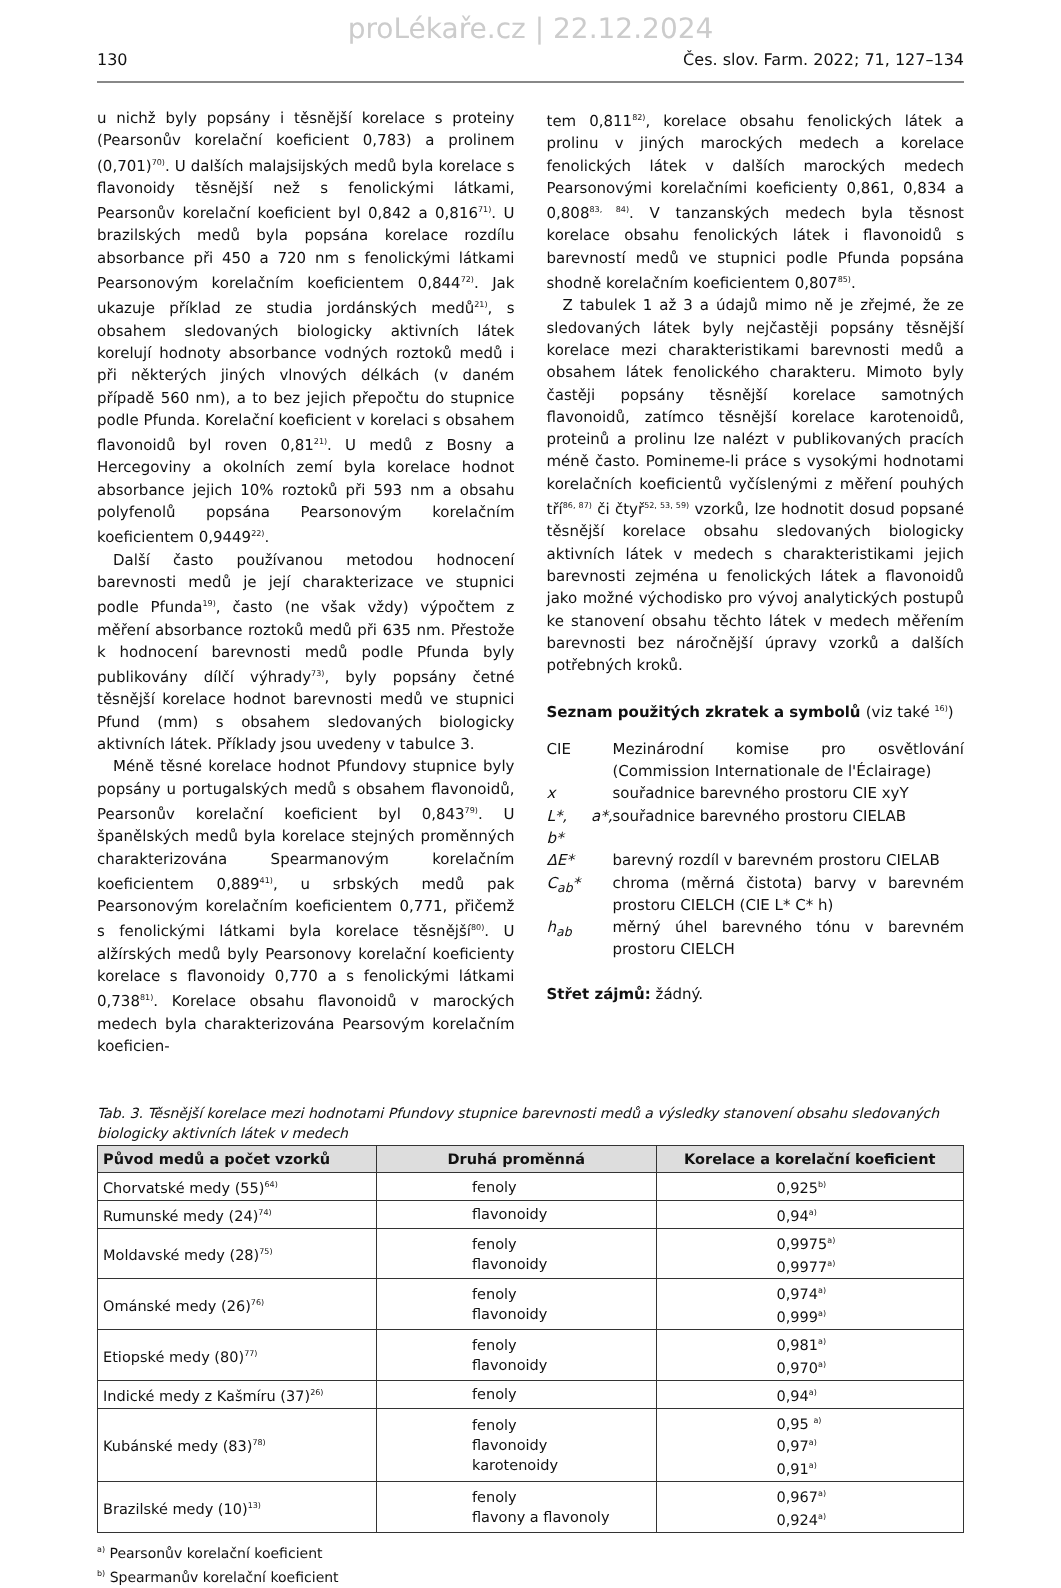proLékaře.cz | 22.12.2024
130 Čes. slov. Farm. 2022; 71, 127–134
u nichž byly popsány i těsnější korelace s proteiny (Pearsonův korelační koeficient 0,783) a prolinem (0,701)<sup>70)</sup>. U dalších malajsijských medů byla korelace s flavonoidy těsnější než s fenolickými látkami, Pearsonův korelační koeficient byl 0,842 a 0,816<sup>71)</sup>. U brazilských medů byla popsána korelace rozdílu absorbance při 450 a 720 nm s fenolickými látkami Pearsonovým korelačním koeficientem 0,844<sup>72)</sup>. Jak ukazuje příklad ze studia jordánských medů<sup>21)</sup>, s obsahem sledovaných biologicky aktivních látek korelují hodnoty absorbance vodných roztoků medů i při některých jiných vlnových délkách (v daném případě 560 nm), a to bez jejich přepočtu do stupnice podle Pfunda. Korelační koeficient v korelaci s obsahem flavonoidů byl roven 0,81<sup>21)</sup>. U medů z Bosny a Hercegoviny a okolních zemí byla korelace hodnot absorbance jejich 10% roztoků při 593 nm a obsahu polyfenolů popsána Pearsonovým korelačním koeficientem 0,9449<sup>22)</sup>.
Další často používanou metodou hodnocení barevnosti medů je její charakterizace ve stupnici podle Pfunda<sup>19)</sup>, často (ne však vždy) výpočtem z měření absorbance roztoků medů při 635 nm. Přestože k hodnocení barevnosti medů podle Pfunda byly publikovány dílčí výhrady<sup>73)</sup>, byly popsány četné těsnější korelace hodnot barevnosti medů ve stupnici Pfund (mm) s obsahem sledovaných biologicky aktivních látek. Příklady jsou uvedeny v tabulce 3.
Méně těsné korelace hodnot Pfundovy stupnice byly popsány u portugalských medů s obsahem flavonoidů, Pearsonův korelační koeficient byl 0,843<sup>79)</sup>. U španělských medů byla korelace stejných proměnných charakterizována Spearmanovým korelačním koeficientem 0,889<sup>41)</sup>, u srbských medů pak Pearsonovým korelačním koeficientem 0,771, přičemž s fenolickými látkami byla korelace těsnější<sup>80)</sup>. U alžírských medů byly Pearsonovy korelační koeficienty korelace s flavonoidy 0,770 a s fenolickými látkami 0,738<sup>81)</sup>. Korelace obsahu flavonoidů v marockých medech byla charakterizována Pearsovým korelačním koeficien-
tem 0,811<sup>82)</sup>, korelace obsahu fenolických látek a prolinu v jiných marockých medech a korelace fenolických látek v dalších marockých medech Pearsonovými korelačními koeficienty 0,861, 0,834 a 0,808<sup>83, 84)</sup>. V tanzanských medech byla těsnost korelace obsahu fenolických látek i flavonoidů s barevností medů ve stupnici podle Pfunda popsána shodně korelačním koeficientem 0,807<sup>85)</sup>.
Z tabulek 1 až 3 a údajů mimo ně je zřejmé, že ze sledovaných látek byly nejčastěji popsány těsnější korelace mezi charakteristikami barevnosti medů a obsahem látek fenolického charakteru. Mimoto byly častěji popsány těsnější korelace samotných flavonoidů, zatímco těsnější korelace karotenoidů, proteinů a prolinu lze nalézt v publikovaných pracích méně často. Pomineme-li práce s vysokými hodnotami korelačních koeficientů vyčíslenými z měření pouhých tří<sup>86, 87)</sup> či čtyř<sup>52, 53, 59)</sup> vzorků, lze hodnotit dosud popsané těsnější korelace obsahu sledovaných biologicky aktivních látek v medech s charakteristikami jejich barevnosti zejména u fenolických látek a flavonoidů jako možné východisko pro vývoj analytických postupů ke stanovení obsahu těchto látek v medech měřením barevnosti bez náročnější úpravy vzorků a dalších potřebných kroků.
Seznam použitých zkratek a symbolů (viz také <sup>16)</sup>)
CIE Mezinárodní komise pro osvětlování (Commission Internationale de l'Éclairage) x souřadnice barevného prostoru CIE xyY L*, a*, b* souřadnice barevného prostoru CIELAB ΔE* barevný rozdíl v barevném prostoru CIELAB C<sub>ab</sub>* chroma (měrná čistota) barvy v barevném prostoru CIELCH (CIE L* C* h) h<sub>ab</sub> měrný úhel barevného tónu v barevném prostoru CIELCH
Střet zájmů: žádný.
Tab. 3. Těsnější korelace mezi hodnotami Pfundovy stupnice barevnosti medů a výsledky stanovení obsahu sledovaných biologicky aktivních látek v medech
| Původ medů a počet vzorků | Druhá proměnná | Korelace a korelační koeficient |
| --- | --- | --- |
| Chorvatské medy (55)<sup>64)</sup> | fenoly | 0,925<sup>b)</sup> |
| Rumunské medy (24)<sup>74)</sup> | flavonoidy | 0,94<sup>a)</sup> |
| Moldavské medy (28)<sup>75)</sup> | fenoly flavonoidy | 0,9975<sup>a)</sup> 0,9977<sup>a)</sup> |
| Ománské medy (26)<sup>76)</sup> | fenoly flavonoidy | 0,974<sup>a)</sup> 0,999<sup>a)</sup> |
| Etiopské medy (80)<sup>77)</sup> | fenoly flavonoidy | 0,981<sup>a)</sup> 0,970<sup>a)</sup> |
| Indické medy z Kašmíru (37)<sup>26)</sup> | fenoly | 0,94<sup>a)</sup> |
| Kubánské medy (83)<sup>78)</sup> | fenoly flavonoidy karotenoidy | 0,95 <sup>a)</sup> 0,97<sup>a)</sup> 0,91<sup>a)</sup> |
| Brazilské medy (10)<sup>13)</sup> | fenoly flavony a flavonoly | 0,967<sup>a)</sup> 0,924<sup>a)</sup> |
<sup>a)</sup> Pearsonův korelační koeficient
<sup>b)</sup> Spearmanův korelační koeficient